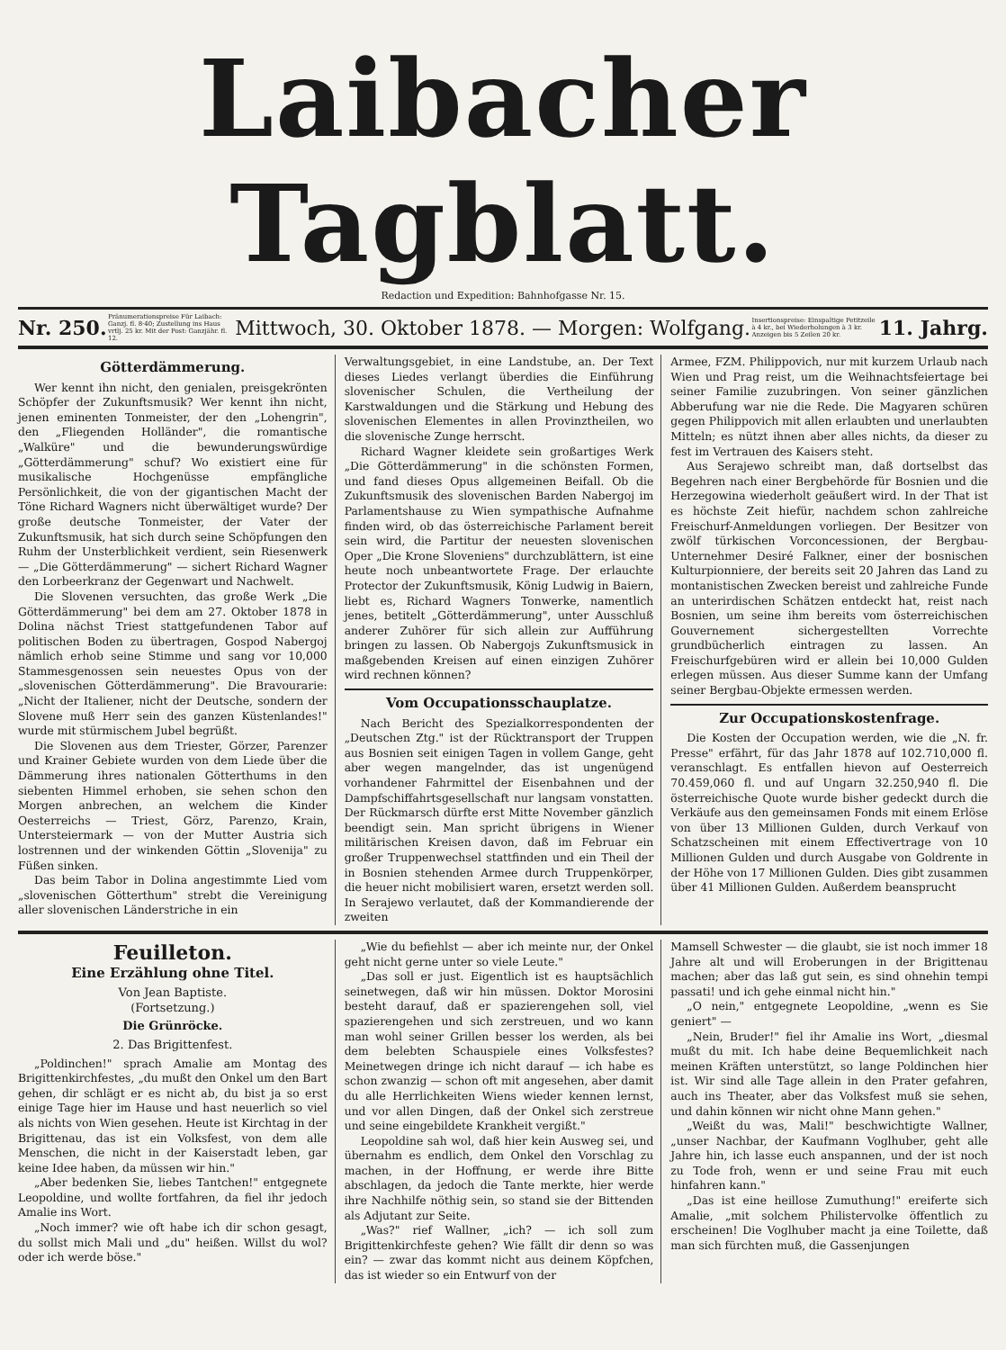Laibacher Tagblatt.
Redaction und Expedition: Bahnhofgasse Nr. 15.
Nr. 250.
Pränumerationspreise Für Laibach: Ganzj. fl. 8·40; Zustellung ins Haus vrtlj. 25 kr. Mit der Post: Ganzjähr. fl. 12.
Mittwoch, 30. Oktober 1878. — Morgen: Wolfgang.
Insertionspreise: Einspaltige Petitzeile à 4 kr., bei Wiederholungen à 3 kr. Anzeigen bis 5 Zeilen 20 kr.
11. Jahrg.
Götterdämmerung.
Wer kennt ihn nicht, den genialen, preisgekrönten Schöpfer der Zukunftsmusik? Wer kennt ihn nicht, jenen eminenten Tonmeister, der den „Lohengrin", den „Fliegenden Holländer", die romantische „Walküre" und die bewunderungswürdige „Götterdämmerung" schuf? Wo existiert eine für musikalische Hochgenüsse empfängliche Persönlichkeit, die von der gigantischen Macht der Töne Richard Wagners nicht überwältiget wurde? Der große deutsche Tonmeister, der Vater der Zukunftsmusik, hat sich durch seine Schöpfungen den Ruhm der Unsterblichkeit verdient, sein Riesenwerk — „Die Götterdämmerung" — sichert Richard Wagner den Lorbeerkranz der Gegenwart und Nachwelt.
Die Slovenen versuchten, das große Werk „Die Götterdämmerung" bei dem am 27. Oktober 1878 in Dolina nächst Triest stattgefundenen Tabor auf politischen Boden zu übertragen, Gospod Nabergoj nämlich erhob seine Stimme und sang vor 10,000 Stammesgenossen sein neuestes Opus von der „slovenischen Götterdämmerung". Die Bravourarie: „Nicht der Italiener, nicht der Deutsche, sondern der Slovene muß Herr sein des ganzen Küstenlandes!" wurde mit stürmischem Jubel begrüßt.
Die Slovenen aus dem Triester, Görzer, Parenzer und Krainer Gebiete wurden von dem Liede über die Dämmerung ihres nationalen Götterthums in den siebenten Himmel erhoben, sie sehen schon den Morgen anbrechen, an welchem die Kinder Oesterreichs — Triest, Görz, Parenzo, Krain, Untersteiermark — von der Mutter Austria sich lostrennen und der winkenden Göttin „Slovenija" zu Füßen sinken.
Das beim Tabor in Dolina angestimmte Lied vom „slovenischen Götterthum" strebt die Vereinigung aller slovenischen Länderstriche in ein
Verwaltungsgebiet, in eine Landstube, an. Der Text dieses Liedes verlangt überdies die Einführung slovenischer Schulen, die Vertheilung der Karstwaldungen und die Stärkung und Hebung des slovenischen Elementes in allen Provinztheilen, wo die slovenische Zunge herrscht.
Richard Wagner kleidete sein großartiges Werk „Die Götterdämmerung" in die schönsten Formen, und fand dieses Opus allgemeinen Beifall. Ob die Zukunftsmusik des slovenischen Barden Nabergoj im Parlamentshause zu Wien sympathische Aufnahme finden wird, ob das österreichische Parlament bereit sein wird, die Partitur der neuesten slovenischen Oper „Die Krone Sloveniens" durchzublättern, ist eine heute noch unbeantwortete Frage. Der erlauchte Protector der Zukunftsmusik, König Ludwig in Baiern, liebt es, Richard Wagners Tonwerke, namentlich jenes, betitelt „Götterdämmerung", unter Ausschluß anderer Zuhörer für sich allein zur Aufführung bringen zu lassen. Ob Nabergojs Zukunftsmusick in maßgebenden Kreisen auf einen einzigen Zuhörer wird rechnen können?
Vom Occupationsschauplatze.
Nach Bericht des Spezialkorrespondenten der „Deutschen Ztg." ist der Rücktransport der Truppen aus Bosnien seit einigen Tagen in vollem Gange, geht aber wegen mangelnder, das ist ungenügend vorhandener Fahrmittel der Eisenbahnen und der Dampfschiffahrtsgesellschaft nur langsam vonstatten. Der Rückmarsch dürfte erst Mitte November gänzlich beendigt sein. Man spricht übrigens in Wiener militärischen Kreisen davon, daß im Februar ein großer Truppenwechsel stattfinden und ein Theil der in Bosnien stehenden Armee durch Truppenkörper, die heuer nicht mobilisiert waren, ersetzt werden soll. In Serajewo verlautet, daß der Kommandierende der zweiten
Armee, FZM. Philippovich, nur mit kurzem Urlaub nach Wien und Prag reist, um die Weihnachtsfeiertage bei seiner Familie zuzubringen. Von seiner gänzlichen Abberufung war nie die Rede. Die Magyaren schüren gegen Philippovich mit allen erlaubten und unerlaubten Mitteln; es nützt ihnen aber alles nichts, da dieser zu fest im Vertrauen des Kaisers steht.
Aus Serajewo schreibt man, daß dortselbst das Begehren nach einer Bergbehörde für Bosnien und die Herzegowina wiederholt geäußert wird. In der That ist es höchste Zeit hiefür, nachdem schon zahlreiche Freischurf-Anmeldungen vorliegen. Der Besitzer von zwölf türkischen Vorconcessionen, der Bergbau-Unternehmer Desiré Falkner, einer der bosnischen Kulturpionniere, der bereits seit 20 Jahren das Land zu montanistischen Zwecken bereist und zahlreiche Funde an unterirdischen Schätzen entdeckt hat, reist nach Bosnien, um seine ihm bereits vom österreichischen Gouvernement sichergestellten Vorrechte grundbücherlich eintragen zu lassen. An Freischurfgebüren wird er allein bei 10,000 Gulden erlegen müssen. Aus dieser Summe kann der Umfang seiner Bergbau-Objekte ermessen werden.
Zur Occupationskostenfrage.
Die Kosten der Occupation werden, wie die „N. fr. Presse" erfährt, für das Jahr 1878 auf 102.710,000 fl. veranschlagt. Es entfallen hievon auf Oesterreich 70.459,060 fl. und auf Ungarn 32.250,940 fl. Die österreichische Quote wurde bisher gedeckt durch die Verkäufe aus den gemeinsamen Fonds mit einem Erlöse von über 13 Millionen Gulden, durch Verkauf von Schatzscheinen mit einem Effectivertrage von 10 Millionen Gulden und durch Ausgabe von Goldrente in der Höhe von 17 Millionen Gulden. Dies gibt zusammen über 41 Millionen Gulden. Außerdem beansprucht
Feuilleton.
Eine Erzählung ohne Titel.
Von Jean Baptiste.
(Fortsetzung.)
Die Grünröcke.
2. Das Brigittenfest.
„Poldinchen!" sprach Amalie am Montag des Brigittenkirchfestes, „du mußt den Onkel um den Bart gehen, dir schlägt er es nicht ab, du bist ja so erst einige Tage hier im Hause und hast neuerlich so viel als nichts von Wien gesehen. Heute ist Kirchtag in der Brigittenau, das ist ein Volksfest, von dem alle Menschen, die nicht in der Kaiserstadt leben, gar keine Idee haben, da müssen wir hin."
„Aber bedenken Sie, liebes Tantchen!" entgegnete Leopoldine, und wollte fortfahren, da fiel ihr jedoch Amalie ins Wort.
„Noch immer? wie oft habe ich dir schon gesagt, du sollst mich Mali und „du" heißen. Willst du wol? oder ich werde böse."
„Wie du befiehlst — aber ich meinte nur, der Onkel geht nicht gerne unter so viele Leute."
„Das soll er just. Eigentlich ist es hauptsächlich seinetwegen, daß wir hin müssen. Doktor Morosini besteht darauf, daß er spazierengehen soll, viel spazierengehen und sich zerstreuen, und wo kann man wohl seiner Grillen besser los werden, als bei dem belebten Schauspiele eines Volksfestes? Meinetwegen dringe ich nicht darauf — ich habe es schon zwanzig — schon oft mit angesehen, aber damit du alle Herrlichkeiten Wiens wieder kennen lernst, und vor allen Dingen, daß der Onkel sich zerstreue und seine eingebildete Krankheit vergißt."
Leopoldine sah wol, daß hier kein Ausweg sei, und übernahm es endlich, dem Onkel den Vorschlag zu machen, in der Hoffnung, er werde ihre Bitte abschlagen, da jedoch die Tante merkte, hier werde ihre Nachhilfe nöthig sein, so stand sie der Bittenden als Adjutant zur Seite.
„Was?" rief Wallner, „ich? — ich soll zum Brigittenkirchfeste gehen? Wie fällt dir denn so was ein? — zwar das kommt nicht aus deinem Köpfchen, das ist wieder so ein Entwurf von der
Mamsell Schwester — die glaubt, sie ist noch immer 18 Jahre alt und will Eroberungen in der Brigittenau machen; aber das laß gut sein, es sind ohnehin tempi passati! und ich gehe einmal nicht hin."
„O nein," entgegnete Leopoldine, „wenn es Sie geniert" —
„Nein, Bruder!" fiel ihr Amalie ins Wort, „diesmal mußt du mit. Ich habe deine Bequemlichkeit nach meinen Kräften unterstützt, so lange Poldinchen hier ist. Wir sind alle Tage allein in den Prater gefahren, auch ins Theater, aber das Volksfest muß sie sehen, und dahin können wir nicht ohne Mann gehen."
„Weißt du was, Mali!" beschwichtigte Wallner, „unser Nachbar, der Kaufmann Voglhuber, geht alle Jahre hin, ich lasse euch anspannen, und der ist noch zu Tode froh, wenn er und seine Frau mit euch hinfahren kann."
„Das ist eine heillose Zumuthung!" ereiferte sich Amalie, „mit solchem Philistervolke öffentlich zu erscheinen! Die Voglhuber macht ja eine Toilette, daß man sich fürchten muß, die Gassenjungen